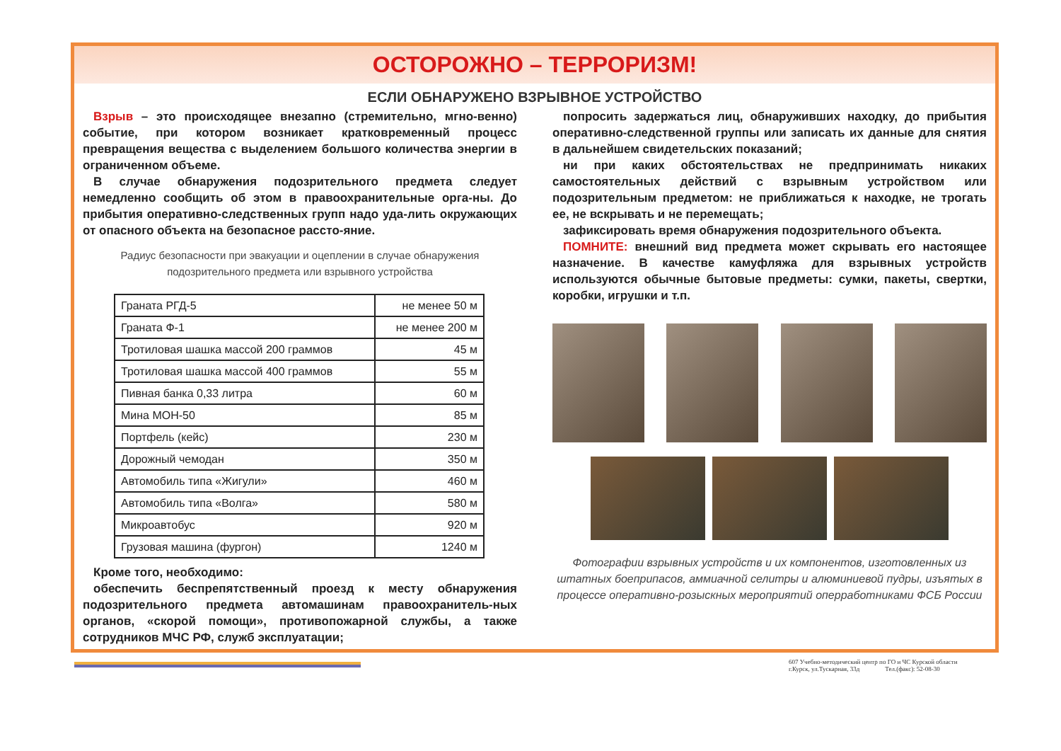ОСТОРОЖНО – ТЕРРОРИЗМ!
ЕСЛИ ОБНАРУЖЕНО ВЗРЫВНОЕ УСТРОЙСТВО
Взрыв – это происходящее внезапно (стремительно, мгно-венно) событие, при котором возникает кратковременный процесс превращения вещества с выделением большого количества энергии в ограниченном объеме.
В случае обнаружения подозрительного предмета следует немедленно сообщить об этом в правоохранительные орга-ны. До прибытия оперативно-следственных групп надо уда-лить окружающих от опасного объекта на безопасное рассто-яние.
Радиус безопасности при эвакуации и оцеплении в случае обнаружения подозрительного предмета или взрывного устройства
| Граната РГД-5 | не менее 50 м |
| Граната Ф-1 | не менее 200 м |
| Тротиловая шашка массой 200 граммов | 45 м |
| Тротиловая шашка массой 400 граммов | 55 м |
| Пивная банка 0,33 литра | 60 м |
| Мина МОН-50 | 85 м |
| Портфель (кейс) | 230 м |
| Дорожный чемодан | 350 м |
| Автомобиль типа «Жигули» | 460 м |
| Автомобиль типа «Волга» | 580 м |
| Микроавтобус | 920 м |
| Грузовая машина (фургон) | 1240 м |
Кроме того, необходимо:
обеспечить беспрепятственный проезд к месту обнаружения подозрительного предмета автомашинам правоохранитель-ных органов, «скорой помощи», противопожарной службы, а также сотрудников МЧС РФ, служб эксплуатации;
попросить задержаться лиц, обнаруживших находку, до прибытия оперативно-следственной группы или записать их данные для снятия в дальнейшем свидетельских показаний;
ни при каких обстоятельствах не предпринимать никаких самостоятельных действий с взрывным устройством или подозрительным предметом: не приближаться к находке, не трогать ее, не вскрывать и не перемещать;
зафиксировать время обнаружения подозрительного объекта.
ПОМНИТЕ: внешний вид предмета может скрывать его настоящее назначение. В качестве камуфляжа для взрывных устройств используются обычные бытовые предметы: сумки, пакеты, свертки, коробки, игрушки и т.п.
Фотографии взрывных устройств и их компонентов, изготовленных из штатных боеприпасов, аммиачной селитры и алюминиевой пудры, изъятых в процессе оперативно-розыскных мероприятий оперработниками ФСБ России
607 Учебно-методический центр по ГО и ЧС Курской области
г.Курск, ул.Тускарная, 33д Тел.(факс): 52-08-30